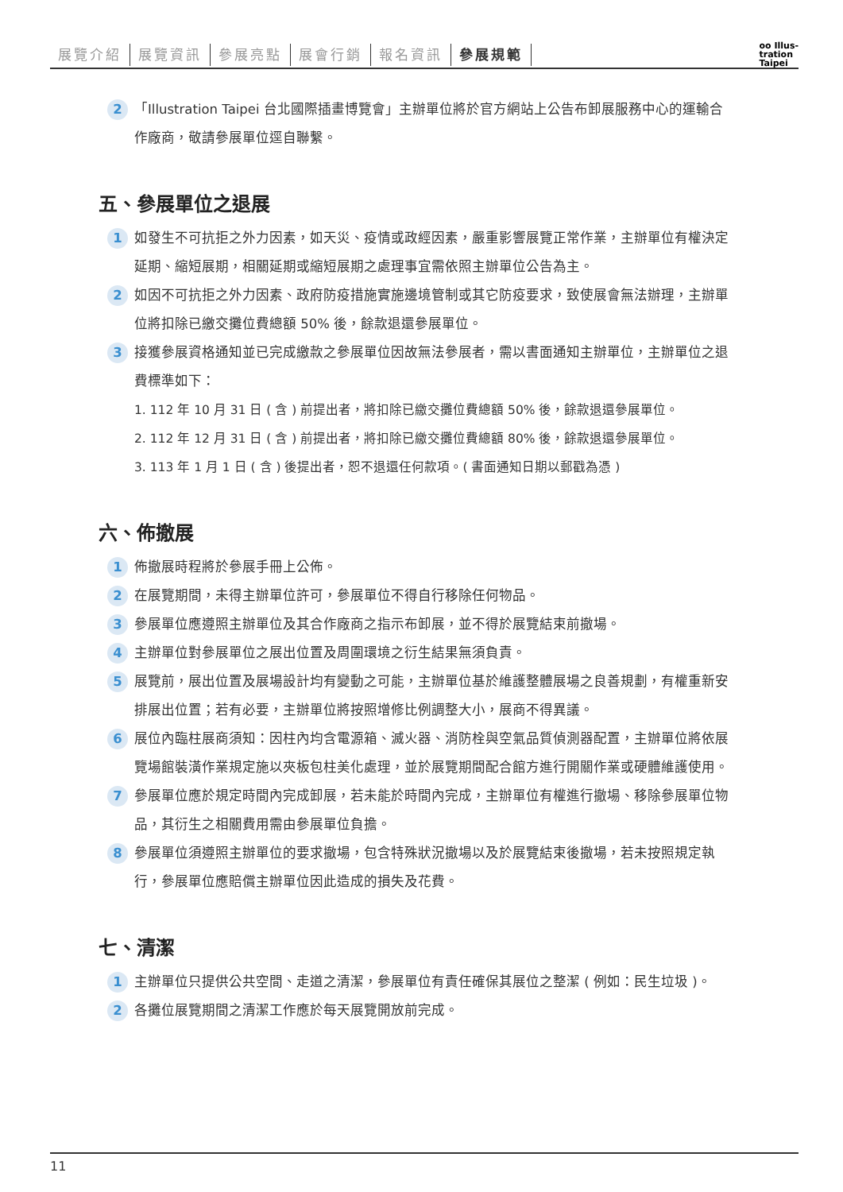展覽介紹 展覽資訊 參展亮點 展會行銷 報名資訊 參展規範
oo Illus-
tration
Taipei
2
「Illustration Taipei 台北國際插畫博覽會」主辦單位將於官方網站上公告布卸展服務中心的運輸合作廠商，敬請參展單位逕自聯繫。
五、參展單位之退展
1
如發生不可抗拒之外力因素，如天災、疫情或政經因素，嚴重影響展覽正常作業，主辦單位有權決定延期、縮短展期，相關延期或縮短展期之處理事宜需依照主辦單位公告為主。
2
如因不可抗拒之外力因素、政府防疫措施實施邊境管制或其它防疫要求，致使展會無法辦理，主辦單位將扣除已繳交攤位費總額 50% 後，餘款退還參展單位。
3
接獲參展資格通知並已完成繳款之參展單位因故無法參展者，需以書面通知主辦單位，主辦單位之退費標準如下：
1. 112 年 10 月 31 日 ( 含 ) 前提出者，將扣除已繳交攤位費總額 50% 後，餘款退還參展單位。
2. 112 年 12 月 31 日 ( 含 ) 前提出者，將扣除已繳交攤位費總額 80% 後，餘款退還參展單位。
3. 113 年 1 月 1 日 ( 含 ) 後提出者，恕不退還任何款項。( 書面通知日期以郵戳為憑 )
六、佈撤展
1
佈撤展時程將於參展手冊上公佈。
2
在展覽期間，未得主辦單位許可，參展單位不得自行移除任何物品。
3
參展單位應遵照主辦單位及其合作廠商之指示布卸展，並不得於展覽結束前撤場。
4
主辦單位對參展單位之展出位置及周圍環境之衍生結果無須負責。
5
展覽前，展出位置及展場設計均有變動之可能，主辦單位基於維護整體展場之良善規劃，有權重新安排展出位置；若有必要，主辦單位將按照增修比例調整大小，展商不得異議。
6
展位內臨柱展商須知：因柱內均含電源箱、滅火器、消防栓與空氣品質偵測器配置，主辦單位將依展覽場館裝潢作業規定施以夾板包柱美化處理，並於展覽期間配合館方進行開關作業或硬體維護使用。
7
參展單位應於規定時間內完成卸展，若未能於時間內完成，主辦單位有權進行撤場、移除參展單位物品，其衍生之相關費用需由參展單位負擔。
8
參展單位須遵照主辦單位的要求撤場，包含特殊狀況撤場以及於展覽結束後撤場，若未按照規定執行，參展單位應賠償主辦單位因此造成的損失及花費。
七、清潔
1
主辦單位只提供公共空間、走道之清潔，參展單位有責任確保其展位之整潔 ( 例如：民生垃圾 )。
2
各攤位展覽期間之清潔工作應於每天展覽開放前完成。
11